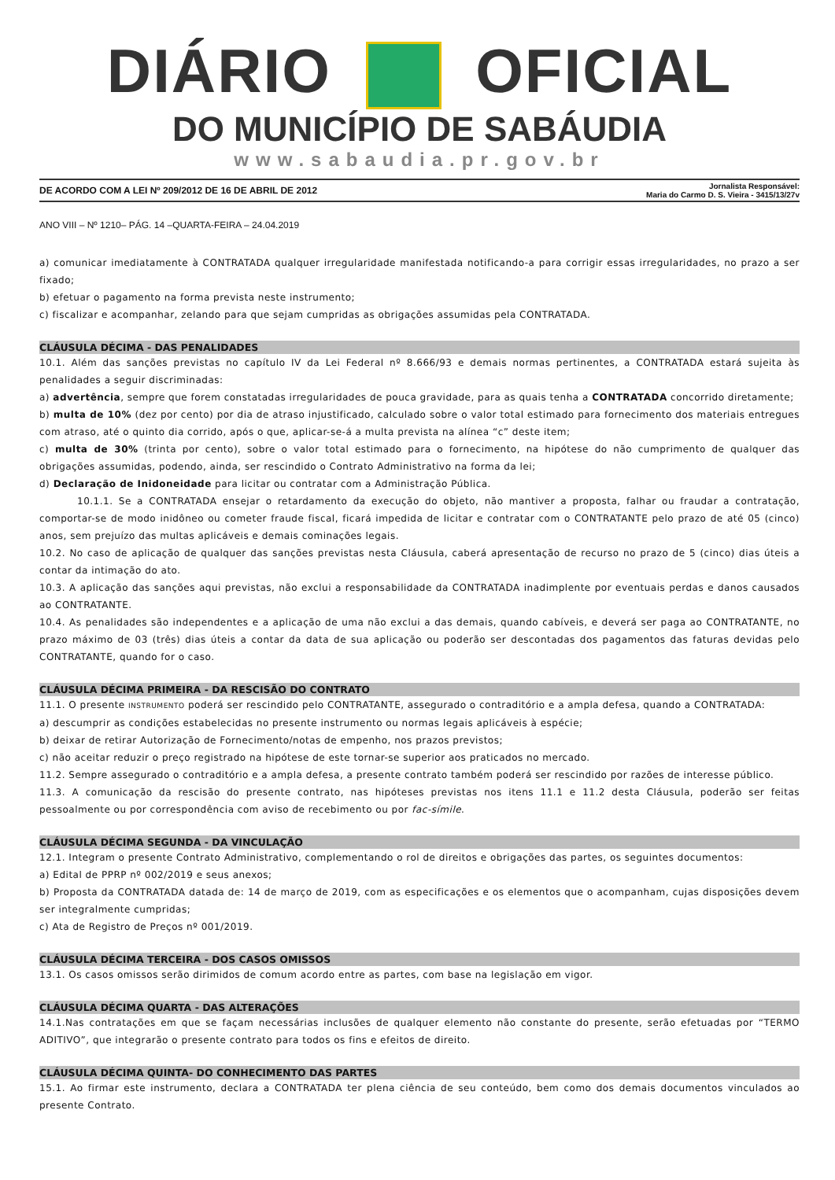DIÁRIO OFICIAL
DO MUNICÍPIO DE SABÁUDIA
www.sabaudia.pr.gov.br
DE ACORDO COM A LEI Nº 209/2012 DE 16 DE ABRIL DE 2012 Jornalista Responsável:
Maria do Carmo D. S. Vieira - 3415/13/27v
ANO VIII – Nº 1210– PÁG. 14 –QUARTA-FEIRA – 24.04.2019
a) comunicar imediatamente à CONTRATADA qualquer irregularidade manifestada notificando-a para corrigir essas irregularidades, no prazo a ser fixado;
b) efetuar o pagamento na forma prevista neste instrumento;
c) fiscalizar e acompanhar, zelando para que sejam cumpridas as obrigações assumidas pela CONTRATADA.
CLÁUSULA DÉCIMA - DAS PENALIDADES
10.1. Além das sanções previstas no capítulo IV da Lei Federal nº 8.666/93 e demais normas pertinentes, a CONTRATADA estará sujeita às penalidades a seguir discriminadas:
a) advertência, sempre que forem constatadas irregularidades de pouca gravidade, para as quais tenha a CONTRATADA concorrido diretamente;
b) multa de 10% (dez por cento) por dia de atraso injustificado, calculado sobre o valor total estimado para fornecimento dos materiais entregues com atraso, até o quinto dia corrido, após o que, aplicar-se-á a multa prevista na alínea “c” deste item;
c) multa de 30% (trinta por cento), sobre o valor total estimado para o fornecimento, na hipótese do não cumprimento de qualquer das obrigações assumidas, podendo, ainda, ser rescindido o Contrato Administrativo na forma da lei;
d) Declaração de Inidoneidade para licitar ou contratar com a Administração Pública.
10.1.1. Se a CONTRATADA ensejar o retardamento da execução do objeto, não mantiver a proposta, falhar ou fraudar a contratação, comportar-se de modo inidôneo ou cometer fraude fiscal, ficará impedida de licitar e contratar com o CONTRATANTE pelo prazo de até 05 (cinco) anos, sem prejuízo das multas aplicáveis e demais cominações legais.
10.2. No caso de aplicação de qualquer das sanções previstas nesta Cláusula, caberá apresentação de recurso no prazo de 5 (cinco) dias úteis a contar da intimação do ato.
10.3. A aplicação das sanções aqui previstas, não exclui a responsabilidade da CONTRATADA inadimplente por eventuais perdas e danos causados ao CONTRATANTE.
10.4. As penalidades são independentes e a aplicação de uma não exclui a das demais, quando cabíveis, e deverá ser paga ao CONTRATANTE, no prazo máximo de 03 (três) dias úteis a contar da data de sua aplicação ou poderão ser descontadas dos pagamentos das faturas devidas pelo CONTRATANTE, quando for o caso.
CLÁUSULA DÉCIMA PRIMEIRA - DA RESCISÃO DO CONTRATO
11.1. O presente INSTRUMENTO poderá ser rescindido pelo CONTRATANTE, assegurado o contraditório e a ampla defesa, quando a CONTRATADA:
a) descumprir as condições estabelecidas no presente instrumento ou normas legais aplicáveis à espécie;
b) deixar de retirar Autorização de Fornecimento/notas de empenho, nos prazos previstos;
c) não aceitar reduzir o preço registrado na hipótese de este tornar-se superior aos praticados no mercado.
11.2. Sempre assegurado o contraditório e a ampla defesa, a presente contrato também poderá ser rescindido por razões de interesse público.
11.3. A comunicação da rescisão do presente contrato, nas hipóteses previstas nos itens 11.1 e 11.2 desta Cláusula, poderão ser feitas pessoalmente ou por correspondência com aviso de recebimento ou por fac-símile.
CLÁUSULA DÉCIMA SEGUNDA - DA VINCULAÇÃO
12.1. Integram o presente Contrato Administrativo, complementando o rol de direitos e obrigações das partes, os seguintes documentos:
a) Edital de PPRP nº 002/2019 e seus anexos;
b) Proposta da CONTRATADA datada de: 14 de março de 2019, com as especificações e os elementos que o acompanham, cujas disposições devem ser integralmente cumpridas;
c) Ata de Registro de Preços nº 001/2019.
CLÁUSULA DÉCIMA TERCEIRA - DOS CASOS OMISSOS
13.1. Os casos omissos serão dirimidos de comum acordo entre as partes, com base na legislação em vigor.
CLÁUSULA DÉCIMA QUARTA - DAS ALTERAÇÕES
14.1.Nas contratações em que se façam necessárias inclusões de qualquer elemento não constante do presente, serão efetuadas por “TERMO ADITIVO”, que integrarão o presente contrato para todos os fins e efeitos de direito.
CLÁUSULA DÉCIMA QUINTA- DO CONHECIMENTO DAS PARTES
15.1. Ao firmar este instrumento, declara a CONTRATADA ter plena ciência de seu conteúdo, bem como dos demais documentos vinculados ao presente Contrato.